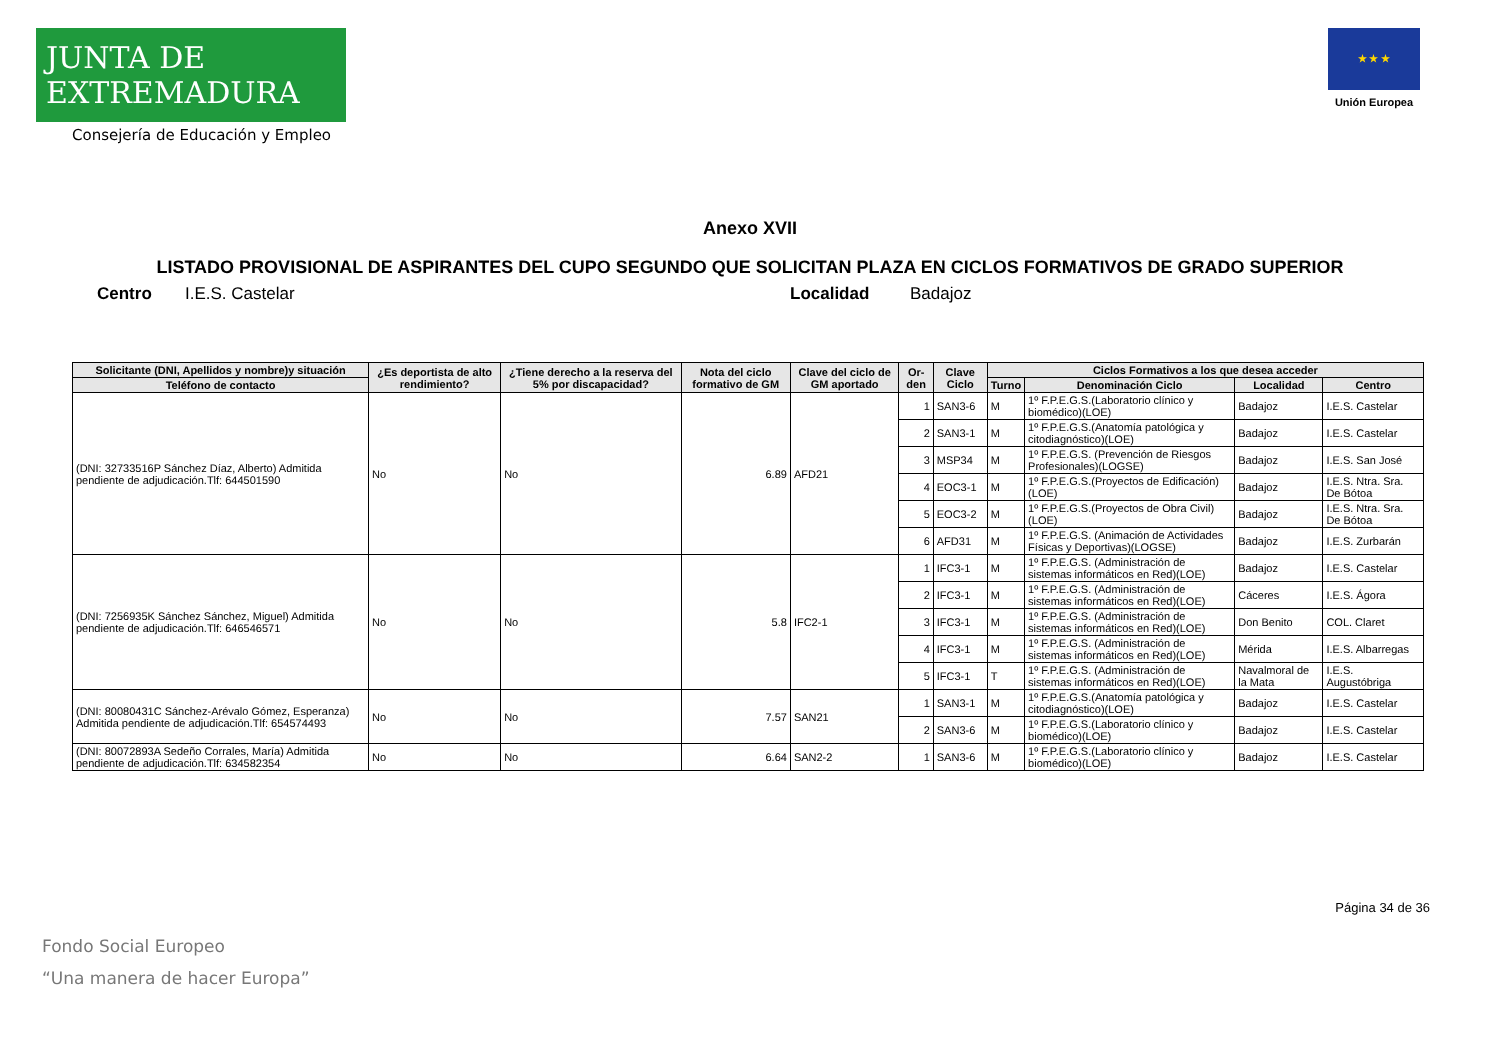JUNTA DE EXTREMADURA
Consejería de Educación y Empleo
★ ★ ★
Unión Europea
Anexo XVII
LISTADO PROVISIONAL DE ASPIRANTES DEL CUPO SEGUNDO QUE SOLICITAN PLAZA EN CICLOS FORMATIVOS DE GRADO SUPERIOR
Centro I.E.S. Castelar Localidad Badajoz
| Solicitante (DNI, Apellidos y nombre)y situación | ¿Es deportista de alto rendimiento? | ¿Tiene derecho a la reserva del 5% por discapacidad? | Nota del ciclo formativo de GM | Clave del ciclo de GM aportado | Or-den | Clave Ciclo | Ciclos Formativos a los que desea acceder | | | |
| --- | --- | --- | --- | --- | --- | --- | --- | --- | --- | --- |
| Teléfono de contacto | | | | | | | Turno | Denominación Ciclo | Localidad | Centro |
| (DNI: 32733516P Sánchez Díaz, Alberto) Admitida pendiente de adjudicación.Tlf: 644501590 | No | No | 6.89 | AFD21 | 1 | SAN3-6 | M | 1º F.P.E.G.S.(Laboratorio clínico y biomédico)(LOE) | Badajoz | I.E.S. Castelar |
| | | | | | 2 | SAN3-1 | M | 1º F.P.E.G.S.(Anatomía patológica y citodiagnóstico)(LOE) | Badajoz | I.E.S. Castelar |
| | | | | | 3 | MSP34 | M | 1º F.P.E.G.S. (Prevención de Riesgos Profesionales)(LOGSE) | Badajoz | I.E.S. San José |
| | | | | | 4 | EOC3-1 | M | 1º F.P.E.G.S.(Proyectos de Edificación)(LOE) | Badajoz | I.E.S. Ntra. Sra. De Bótoa |
| | | | | | 5 | EOC3-2 | M | 1º F.P.E.G.S.(Proyectos de Obra Civil)(LOE) | Badajoz | I.E.S. Ntra. Sra. De Bótoa |
| | | | | | 6 | AFD31 | M | 1º F.P.E.G.S. (Animación de Actividades Físicas y Deportivas)(LOGSE) | Badajoz | I.E.S. Zurbarán |
| (DNI: 7256935K Sánchez Sánchez, Miguel) Admitida pendiente de adjudicación.Tlf: 646546571 | No | No | 5.8 | IFC2-1 | 1 | IFC3-1 | M | 1º F.P.E.G.S. (Administración de sistemas informáticos en Red)(LOE) | Badajoz | I.E.S. Castelar |
| | | | | | 2 | IFC3-1 | M | 1º F.P.E.G.S. (Administración de sistemas informáticos en Red)(LOE) | Cáceres | I.E.S. Ágora |
| | | | | | 3 | IFC3-1 | M | 1º F.P.E.G.S. (Administración de sistemas informáticos en Red)(LOE) | Don Benito | COL. Claret |
| | | | | | 4 | IFC3-1 | M | 1º F.P.E.G.S. (Administración de sistemas informáticos en Red)(LOE) | Mérida | I.E.S. Albarregas |
| | | | | | 5 | IFC3-1 | T | 1º F.P.E.G.S. (Administración de sistemas informáticos en Red)(LOE) | Navalmoral de la Mata | I.E.S. Augustóbriga |
| (DNI: 80080431C Sánchez-Arévalo Gómez, Esperanza) Admitida pendiente de adjudicación.Tlf: 654574493 | No | No | 7.57 | SAN21 | 1 | SAN3-1 | M | 1º F.P.E.G.S.(Anatomía patológica y citodiagnóstico)(LOE) | Badajoz | I.E.S. Castelar |
| | | | | | 2 | SAN3-6 | M | 1º F.P.E.G.S.(Laboratorio clínico y biomédico)(LOE) | Badajoz | I.E.S. Castelar |
| (DNI: 80072893A Sedeño Corrales, María) Admitida pendiente de adjudicación.Tlf: 634582354 | No | No | 6.64 | SAN2-2 | 1 | SAN3-6 | M | 1º F.P.E.G.S.(Laboratorio clínico y biomédico)(LOE) | Badajoz | I.E.S. Castelar |
Página 34 de 36
Fondo Social Europeo
“Una manera de hacer Europa”